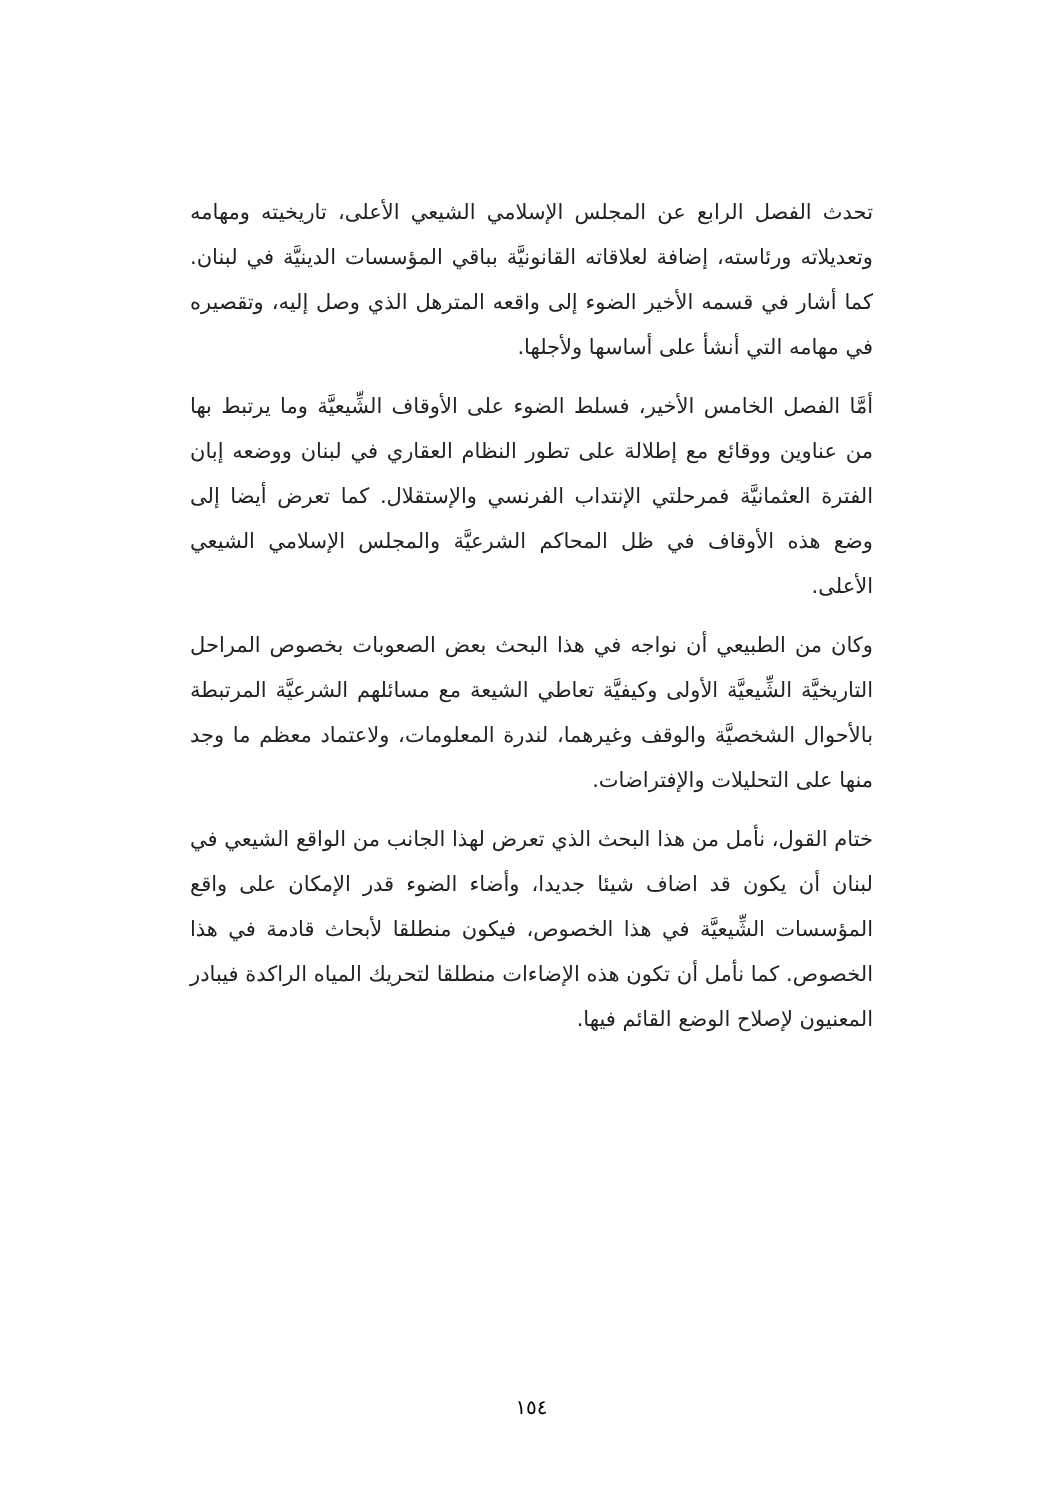تحدث الفصل الرابع عن المجلس الإسلامي الشيعي الأعلى، تاريخيته ومهامه وتعديلاته ورئاسته، إضافة لعلاقاته القانونيَّة بباقي المؤسسات الدينيَّة في لبنان. كما أشار في قسمه الأخير الضوء إلى واقعه المترهل الذي وصل إليه، وتقصيره في مهامه التي أنشأ على أساسها ولأجلها.
أمَّا الفصل الخامس الأخير، فسلط الضوء على الأوقاف الشِّيعيَّة وما يرتبط بها من عناوين ووقائع مع إطلالة على تطور النظام العقاري في لبنان ووضعه إبان الفترة العثمانيَّة فمرحلتي الإنتداب الفرنسي والإستقلال. كما تعرض أيضا إلى وضع هذه الأوقاف في ظل المحاكم الشرعيَّة والمجلس الإسلامي الشيعي الأعلى.
وكان من الطبيعي أن نواجه في هذا البحث بعض الصعوبات بخصوص المراحل التاريخيَّة الشِّيعيَّة الأولى وكيفيَّة تعاطي الشيعة مع مسائلهم الشرعيَّة المرتبطة بالأحوال الشخصيَّة والوقف وغيرهما، لندرة المعلومات، ولاعتماد معظم ما وجد منها على التحليلات والإفتراضات.
ختام القول، نأمل من هذا البحث الذي تعرض لهذا الجانب من الواقع الشيعي في لبنان أن يكون قد اضاف شيئا جديدا، وأضاء الضوء قدر الإمكان على واقع المؤسسات الشِّيعيَّة في هذا الخصوص، فيكون منطلقا لأبحاث قادمة في هذا الخصوص. كما نأمل أن تكون هذه الإضاءات منطلقا لتحريك المياه الراكدة فيبادر المعنيون لإصلاح الوضع القائم فيها.
١٥٤